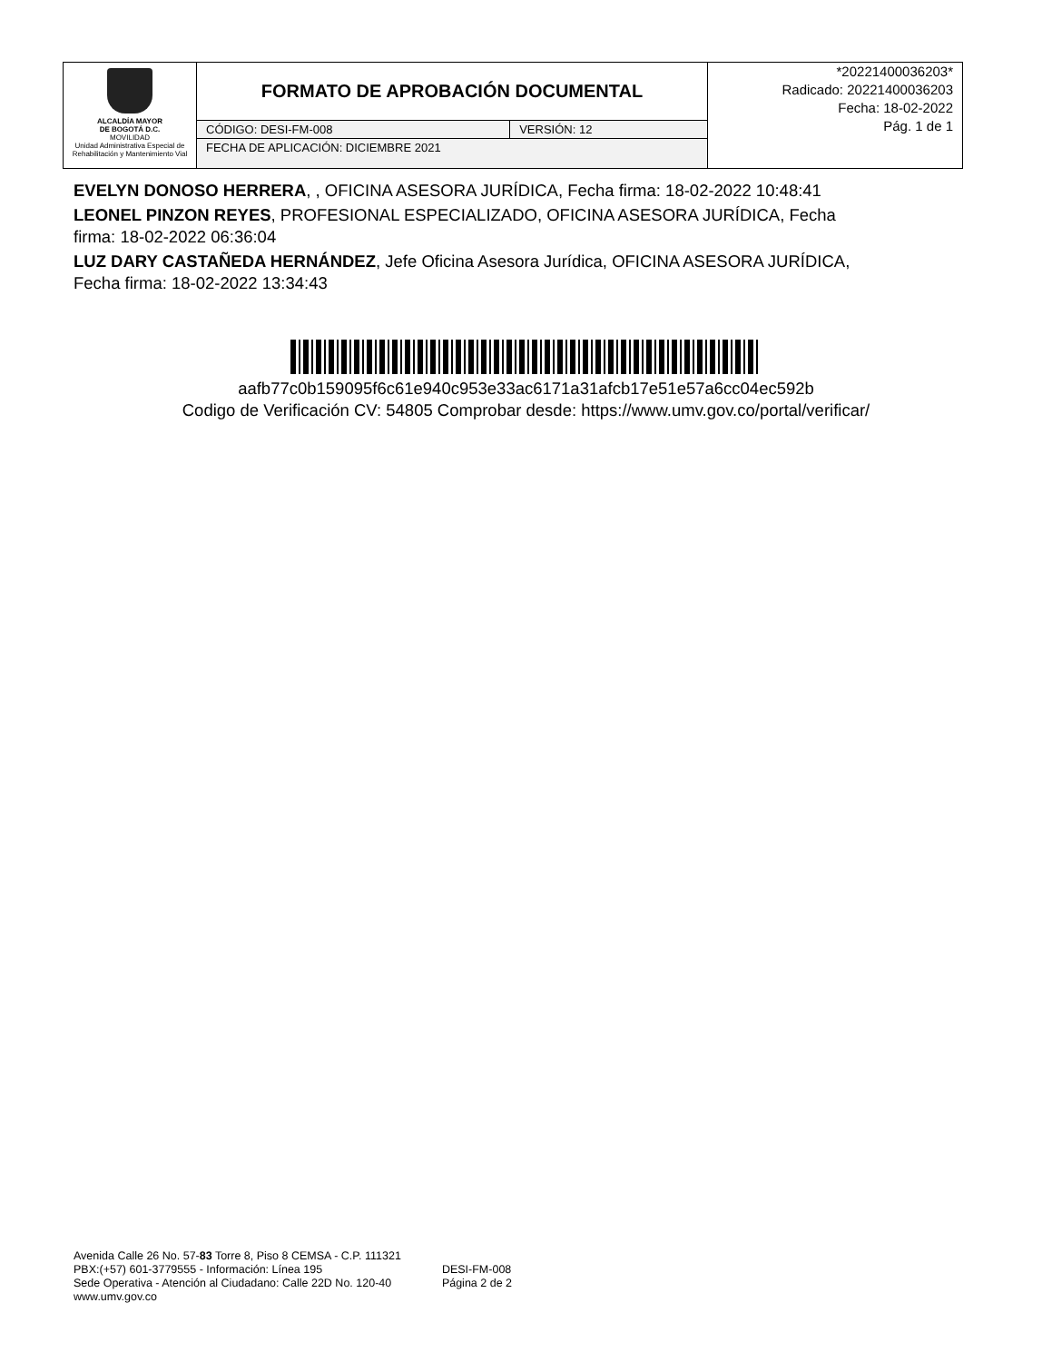| ALCALDÍA MAYOR DE BOGOTÁ D.C. MOVILIDAD Unidad Administrativa Especial de Rehabilitación y Mantenimiento Vial | FORMATO DE APROBACIÓN DOCUMENTAL | | *20221400036203* Radicado: 20221400036203 Fecha: 18-02-2022 Pág. 1 de 1 |
| | CÓDIGO: DESI-FM-008 | VERSIÓN: 12 | |
| | FECHA DE APLICACIÓN: DICIEMBRE 2021 | | |
EVELYN DONOSO HERRERA, , OFICINA ASESORA JURÍDICA, Fecha firma: 18-02-2022 10:48:41
LEONEL PINZON REYES, PROFESIONAL ESPECIALIZADO, OFICINA ASESORA JURÍDICA, Fecha firma: 18-02-2022 06:36:04
LUZ DARY CASTAÑEDA HERNÁNDEZ, Jefe Oficina Asesora Jurídica, OFICINA ASESORA JURÍDICA, Fecha firma: 18-02-2022 13:34:43
aafb77c0b159095f6c61e940c953e33ac6171a31afcb17e51e57a6cc04ec592b
Codigo de Verificación CV: 54805 Comprobar desde: https://www.umv.gov.co/portal/verificar/
Avenida Calle 26 No. 57-83 Torre 8, Piso 8 CEMSA - C.P. 111321
PBX:(+57) 601-3779555 - Información: Línea 195
Sede Operativa - Atención al Ciudadano: Calle 22D No. 120-40
www.umv.gov.co
DESI-FM-008
Página 2 de 2